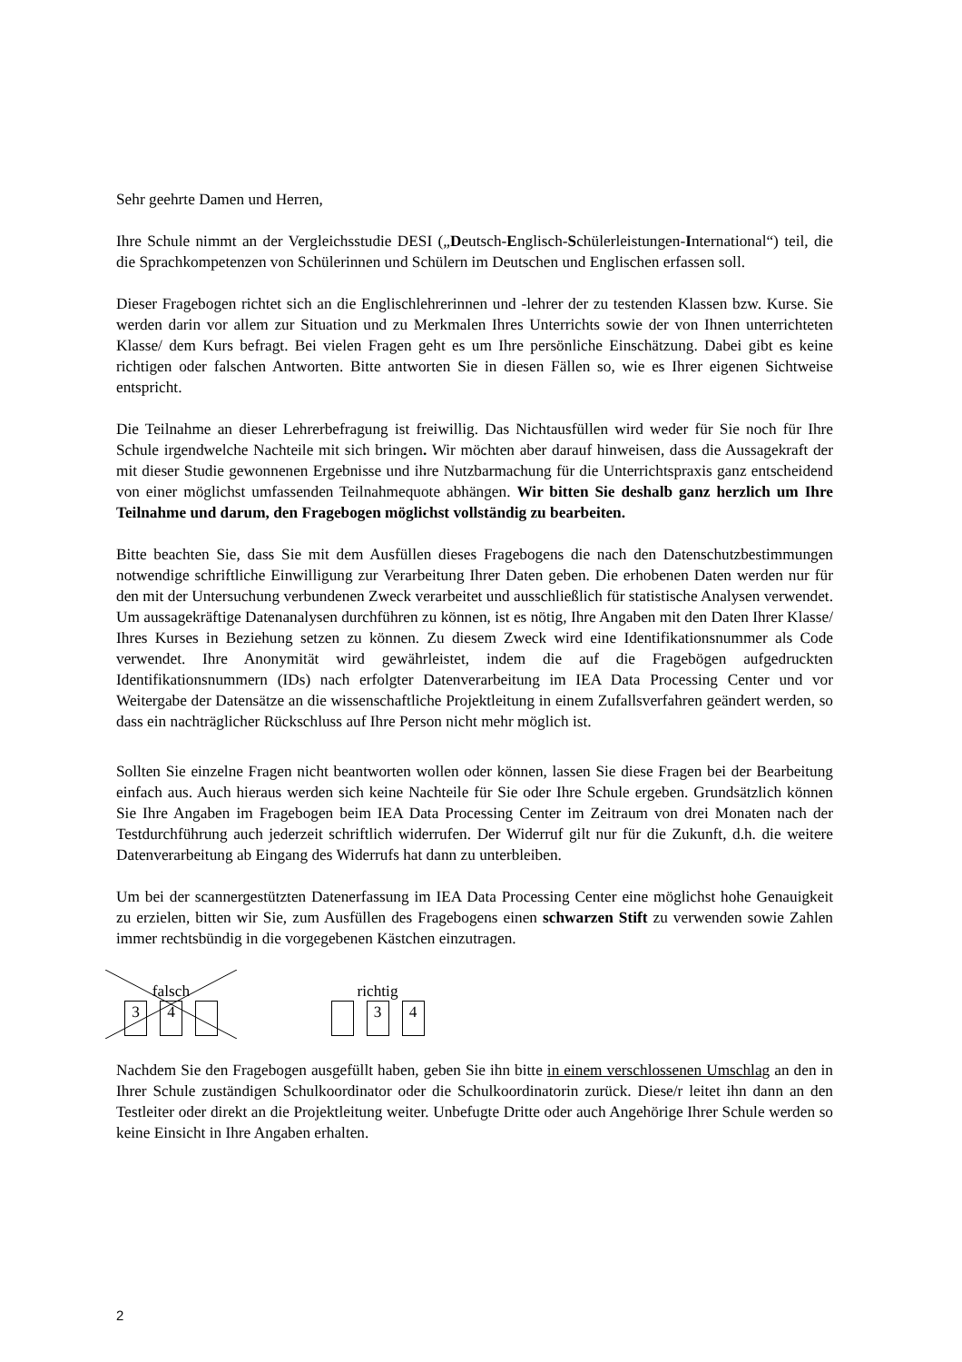Sehr geehrte Damen und Herren,
Ihre Schule nimmt an der Vergleichsstudie DESI („Deutsch-Englisch-Schülerleistungen-International“) teil, die die Sprachkompetenzen von Schülerinnen und Schülern im Deutschen und Englischen erfassen soll.
Dieser Fragebogen richtet sich an die Englischlehrerinnen und -lehrer der zu testenden Klassen bzw. Kurse. Sie werden darin vor allem zur Situation und zu Merkmalen Ihres Unterrichts sowie der von Ihnen unterrichteten Klasse/ dem Kurs befragt. Bei vielen Fragen geht es um Ihre persönliche Einschätzung. Dabei gibt es keine richtigen oder falschen Antworten. Bitte antworten Sie in diesen Fällen so, wie es Ihrer eigenen Sichtweise entspricht.
Die Teilnahme an dieser Lehrerbefragung ist freiwillig. Das Nichtausfüllen wird weder für Sie noch für Ihre Schule irgendwelche Nachteile mit sich bringen. Wir möchten aber darauf hinweisen, dass die Aussagekraft der mit dieser Studie gewonnenen Ergebnisse und ihre Nutzbarmachung für die Unterrichtspraxis ganz entscheidend von einer möglichst umfassenden Teilnahmequote abhängen. Wir bitten Sie deshalb ganz herzlich um Ihre Teilnahme und darum, den Fragebogen möglichst vollständig zu bearbeiten.
Bitte beachten Sie, dass Sie mit dem Ausfüllen dieses Fragebogens die nach den Datenschutzbestimmungen notwendige schriftliche Einwilligung zur Verarbeitung Ihrer Daten geben. Die erhobenen Daten werden nur für den mit der Untersuchung verbundenen Zweck verarbeitet und ausschließlich für statistische Analysen verwendet. Um aussagekräftige Datenanalysen durchführen zu können, ist es nötig, Ihre Angaben mit den Daten Ihrer Klasse/ Ihres Kurses in Beziehung setzen zu können. Zu diesem Zweck wird eine Identifikationsnummer als Code verwendet. Ihre Anonymität wird gewährleistet, indem die auf die Fragebögen aufgedruckten Identifikationsnummern (IDs) nach erfolgter Datenverarbeitung im IEA Data Processing Center und vor Weitergabe der Datensätze an die wissenschaftliche Projektleitung in einem Zufallsverfahren geändert werden, so dass ein nachträglicher Rückschluss auf Ihre Person nicht mehr möglich ist.
Sollten Sie einzelne Fragen nicht beantworten wollen oder können, lassen Sie diese Fragen bei der Bearbeitung einfach aus. Auch hieraus werden sich keine Nachteile für Sie oder Ihre Schule ergeben. Grundsätzlich können Sie Ihre Angaben im Fragebogen beim IEA Data Processing Center im Zeitraum von drei Monaten nach der Testdurchführung auch jederzeit schriftlich widerrufen. Der Widerruf gilt nur für die Zukunft, d.h. die weitere Datenverarbeitung ab Eingang des Widerrufs hat dann zu unterbleiben.
Um bei der scannergestützten Datenerfassung im IEA Data Processing Center eine möglichst hohe Genauigkeit zu erzielen, bitten wir Sie, zum Ausfüllen des Fragebogens einen schwarzen Stift zu verwenden sowie Zahlen immer rechtsbündig in die vorgegebenen Kästchen einzutragen.
falsch
3 4
richtig
3 4
Nachdem Sie den Fragebogen ausgefüllt haben, geben Sie ihn bitte in einem verschlossenen Umschlag an den in Ihrer Schule zuständigen Schulkoordinator oder die Schulkoordinatorin zurück. Diese/r leitet ihn dann an den Testleiter oder direkt an die Projektleitung weiter. Unbefugte Dritte oder auch Angehörige Ihrer Schule werden so keine Einsicht in Ihre Angaben erhalten.
2